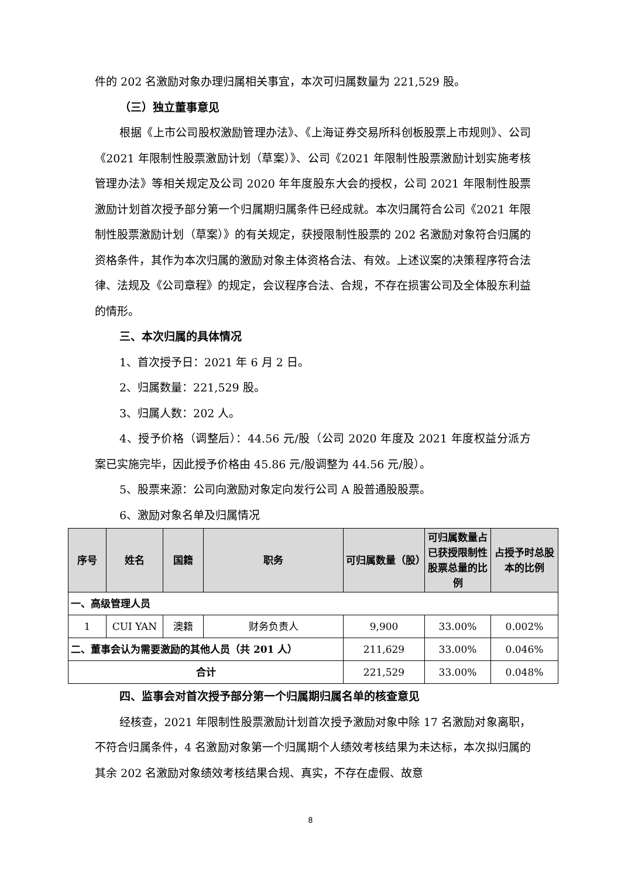件的 202 名激励对象办理归属相关事宜，本次可归属数量为 221,529 股。
（三）独立董事意见
根据《上市公司股权激励管理办法》、《上海证券交易所科创板股票上市规则》、公司《2021 年限制性股票激励计划（草案）》、公司《2021 年限制性股票激励计划实施考核管理办法》等相关规定及公司 2020 年年度股东大会的授权，公司 2021 年限制性股票激励计划首次授予部分第一个归属期归属条件已经成就。本次归属符合公司《2021 年限制性股票激励计划（草案）》的有关规定，获授限制性股票的 202 名激励对象符合归属的资格条件，其作为本次归属的激励对象主体资格合法、有效。上述议案的决策程序符合法律、法规及《公司章程》的规定，会议程序合法、合规，不存在损害公司及全体股东利益的情形。
三、本次归属的具体情况
1、首次授予日：2021 年 6 月 2 日。
2、归属数量：221,529 股。
3、归属人数：202 人。
4、授予价格（调整后）：44.56 元/股（公司 2020 年度及 2021 年度权益分派方案已实施完毕，因此授予价格由 45.86 元/股调整为 44.56 元/股）。
5、股票来源：公司向激励对象定向发行公司 A 股普通股股票。
6、激励对象名单及归属情况
| 序号 | 姓名 | 国籍 | 职务 | 可归属数量（股） | 可归属数量占已获授限制性股票总量的比例 | 占授予时总股本的比例 |
| --- | --- | --- | --- | --- | --- | --- |
| 一、高级管理人员 | | | | | | |
| 1 | CUI YAN | 澳籍 | 财务负责人 | 9,900 | 33.00% | 0.002% |
| 二、董事会认为需要激励的其他人员（共 201 人） | | | | 211,629 | 33.00% | 0.046% |
| 合计 | | | | 221,529 | 33.00% | 0.048% |
四、监事会对首次授予部分第一个归属期归属名单的核查意见
经核查，2021 年限制性股票激励计划首次授予激励对象中除 17 名激励对象离职，不符合归属条件，4 名激励对象第一个归属期个人绩效考核结果为未达标，本次拟归属的其余 202 名激励对象绩效考核结果合规、真实，不存在虚假、故意
8